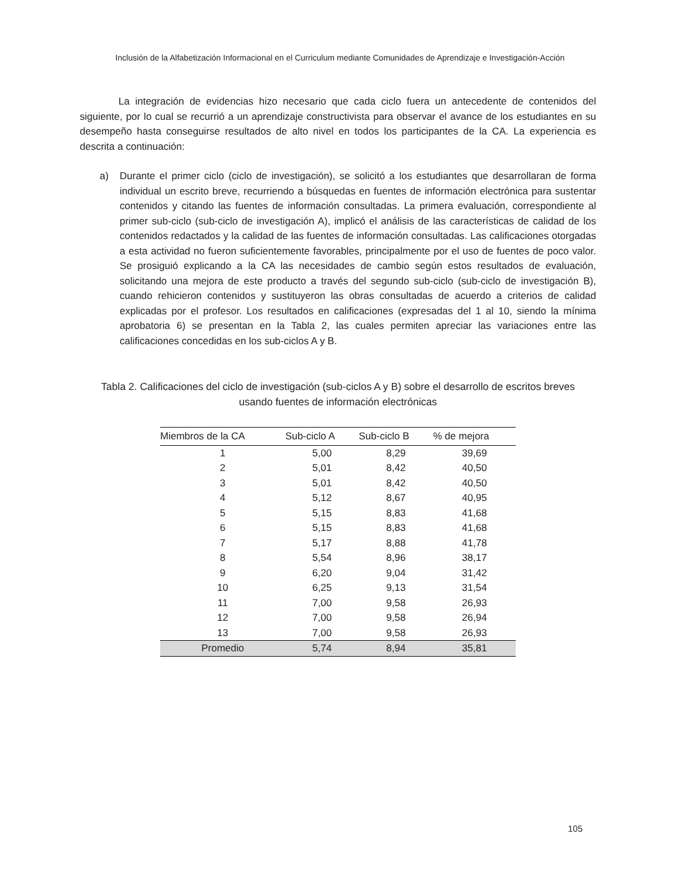Inclusión de la Alfabetización Informacional en el Curriculum mediante Comunidades de Aprendizaje e Investigación-Acción
La integración de evidencias hizo necesario que cada ciclo fuera un antecedente de contenidos del siguiente, por lo cual se recurrió a un aprendizaje constructivista para observar el avance de los estudiantes en su desempeño hasta conseguirse resultados de alto nivel en todos los participantes de la CA. La experiencia es descrita a continuación:
a) Durante el primer ciclo (ciclo de investigación), se solicitó a los estudiantes que desarrollaran de forma individual un escrito breve, recurriendo a búsquedas en fuentes de información electrónica para sustentar contenidos y citando las fuentes de información consultadas. La primera evaluación, correspondiente al primer sub-ciclo (sub-ciclo de investigación A), implicó el análisis de las características de calidad de los contenidos redactados y la calidad de las fuentes de información consultadas. Las calificaciones otorgadas a esta actividad no fueron suficientemente favorables, principalmente por el uso de fuentes de poco valor. Se prosiguió explicando a la CA las necesidades de cambio según estos resultados de evaluación, solicitando una mejora de este producto a través del segundo sub-ciclo (sub-ciclo de investigación B), cuando rehicieron contenidos y sustituyeron las obras consultadas de acuerdo a criterios de calidad explicadas por el profesor. Los resultados en calificaciones (expresadas del 1 al 10, siendo la mínima aprobatoria 6) se presentan en la Tabla 2, las cuales permiten apreciar las variaciones entre las calificaciones concedidas en los sub-ciclos A y B.
Tabla 2. Calificaciones del ciclo de investigación (sub-ciclos A y B) sobre el desarrollo de escritos breves
usando fuentes de información electrónicas
| Miembros de la CA | Sub-ciclo A | Sub-ciclo B | % de mejora |
| --- | --- | --- | --- |
| 1 | 5,00 | 8,29 | 39,69 |
| 2 | 5,01 | 8,42 | 40,50 |
| 3 | 5,01 | 8,42 | 40,50 |
| 4 | 5,12 | 8,67 | 40,95 |
| 5 | 5,15 | 8,83 | 41,68 |
| 6 | 5,15 | 8,83 | 41,68 |
| 7 | 5,17 | 8,88 | 41,78 |
| 8 | 5,54 | 8,96 | 38,17 |
| 9 | 6,20 | 9,04 | 31,42 |
| 10 | 6,25 | 9,13 | 31,54 |
| 11 | 7,00 | 9,58 | 26,93 |
| 12 | 7,00 | 9,58 | 26,94 |
| 13 | 7,00 | 9,58 | 26,93 |
| Promedio | 5,74 | 8,94 | 35,81 |
105